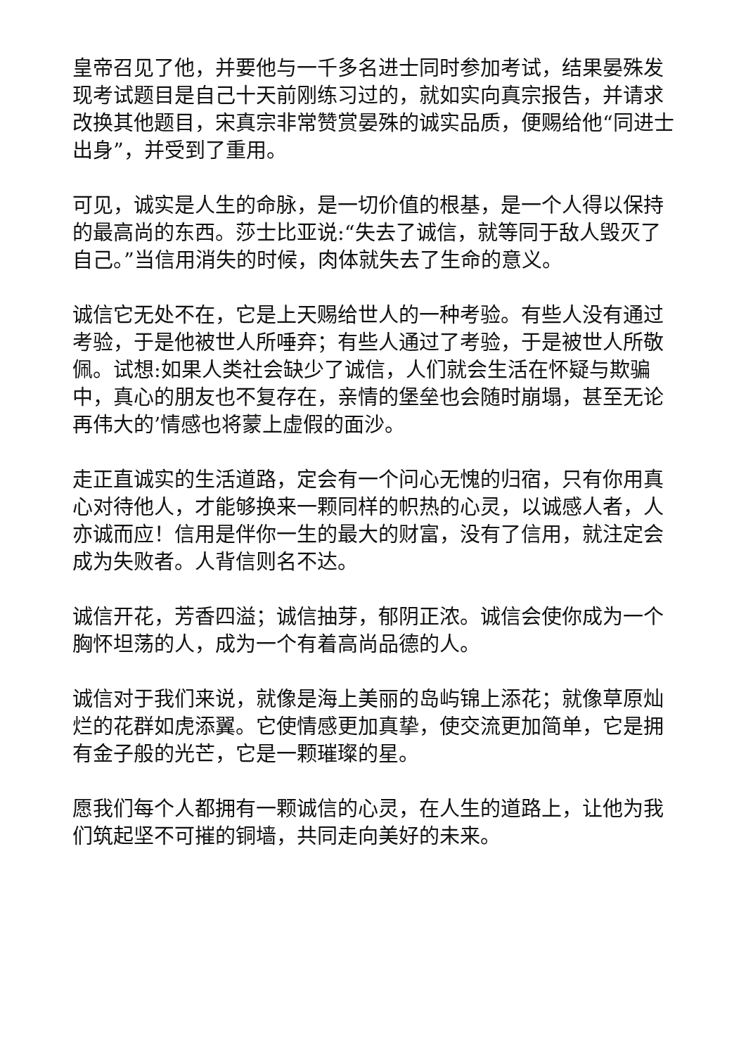皇帝召见了他，并要他与一千多名进士同时参加考试，结果晏殊发现考试题目是自己十天前刚练习过的，就如实向真宗报告，并请求改换其他题目，宋真宗非常赞赏晏殊的诚实品质，便赐给他“同进士出身”，并受到了重用。
可见，诚实是人生的命脉，是一切价值的根基，是一个人得以保持的最高尚的东西。莎士比亚说:“失去了诚信，就等同于敌人毁灭了自己。”当信用消失的时候，肉体就失去了生命的意义。
诚信它无处不在，它是上天赐给世人的一种考验。有些人没有通过考验，于是他被世人所唾弃；有些人通过了考验，于是被世人所敬佩。试想:如果人类社会缺少了诚信，人们就会生活在怀疑与欺骗中，真心的朋友也不复存在，亲情的堡垒也会随时崩塌，甚至无论再伟大的’情感也将蒙上虚假的面沙。
走正直诚实的生活道路，定会有一个问心无愧的归宿，只有你用真心对待他人，才能够换来一颗同样的帜热的心灵，以诚感人者，人亦诚而应！信用是伴你一生的最大的财富，没有了信用，就注定会成为失败者。人背信则名不达。
诚信开花，芳香四溢；诚信抽芽，郁阴正浓。诚信会使你成为一个胸怀坦荡的人，成为一个有着高尚品德的人。
诚信对于我们来说，就像是海上美丽的岛屿锦上添花；就像草原灿烂的花群如虎添翼。它使情感更加真挚，使交流更加简单，它是拥有金子般的光芒，它是一颗璀璨的星。
愿我们每个人都拥有一颗诚信的心灵，在人生的道路上，让他为我们筑起坚不可摧的铜墙，共同走向美好的未来。